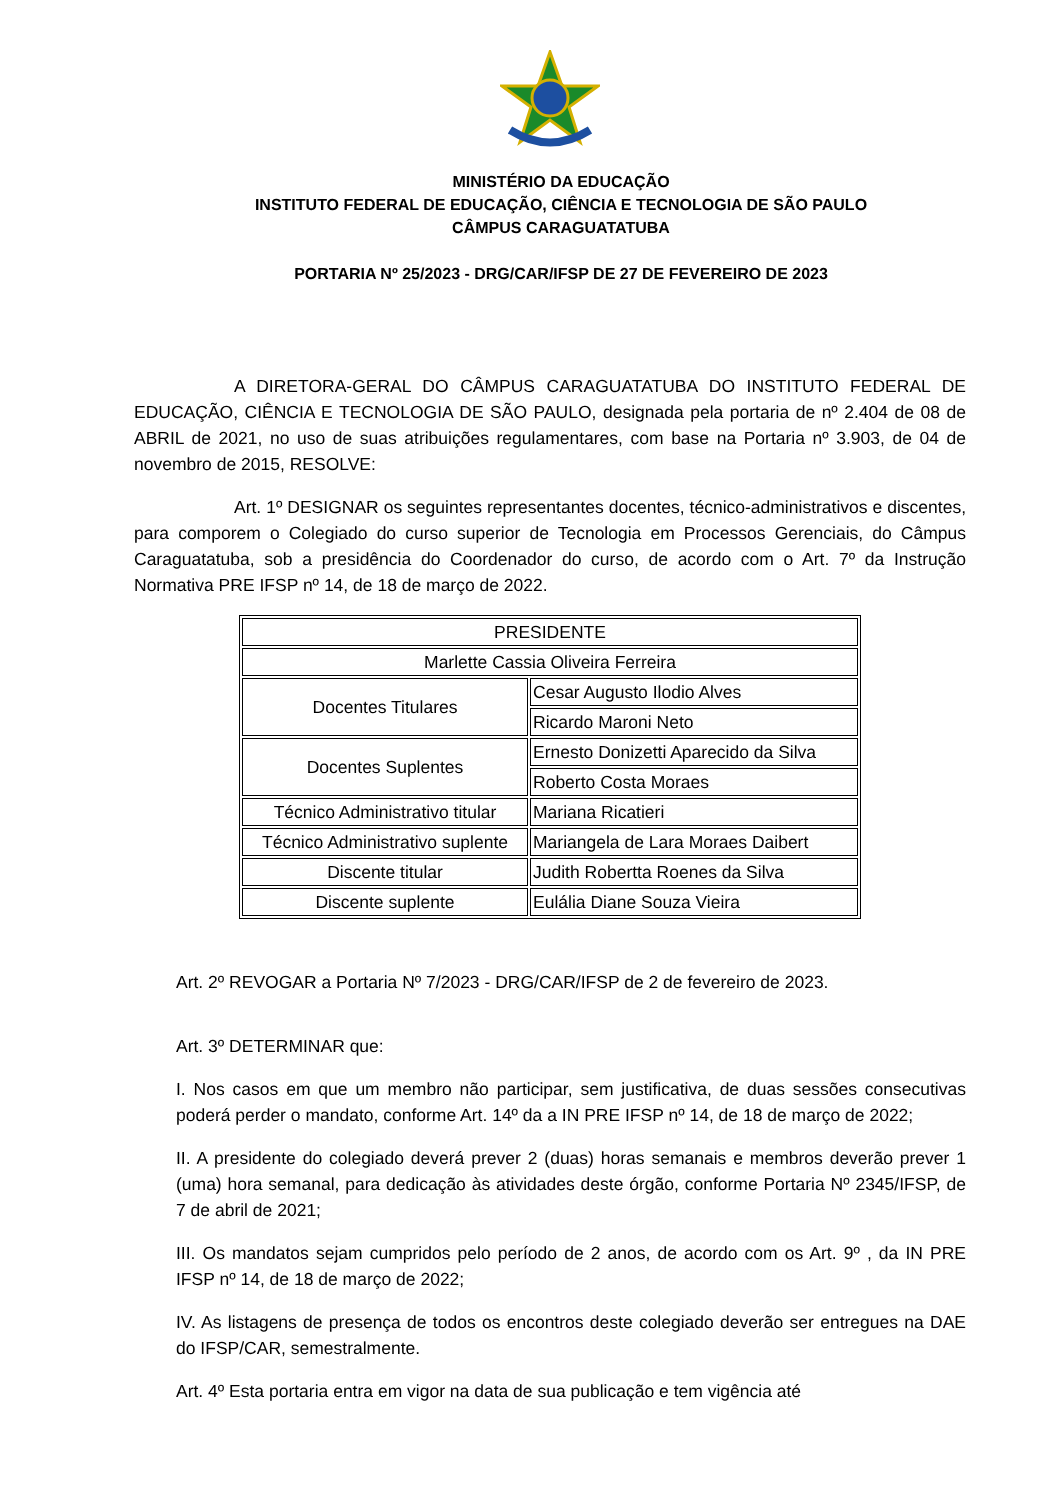MINISTÉRIO DA EDUCAÇÃO
INSTITUTO FEDERAL DE EDUCAÇÃO, CIÊNCIA E TECNOLOGIA DE SÃO PAULO
CÂMPUS CARAGUATATUBA
PORTARIA Nº 25/2023 - DRG/CAR/IFSP DE 27 DE FEVEREIRO DE 2023
A DIRETORA-GERAL DO CÂMPUS CARAGUATATUBA DO INSTITUTO FEDERAL DE EDUCAÇÃO, CIÊNCIA E TECNOLOGIA DE SÃO PAULO, designada pela portaria de nº 2.404 de 08 de ABRIL de 2021, no uso de suas atribuições regulamentares, com base na Portaria nº 3.903, de 04 de novembro de 2015, RESOLVE:
Art. 1º DESIGNAR os seguintes representantes docentes, técnico-administrativos e discentes, para comporem o Colegiado do curso superior de Tecnologia em Processos Gerenciais, do Câmpus Caraguatatuba, sob a presidência do Coordenador do curso, de acordo com o Art. 7º da Instrução Normativa PRE IFSP nº 14, de 18 de março de 2022.
| PRESIDENTE | |
| Marlette Cassia Oliveira Ferreira | |
| Docentes Titulares | Cesar Augusto Ilodio Alves |
| | Ricardo Maroni Neto |
| Docentes Suplentes | Ernesto Donizetti Aparecido da Silva |
| | Roberto Costa Moraes |
| Técnico Administrativo titular | Mariana Ricatieri |
| Técnico Administrativo suplente | Mariangela de Lara Moraes Daibert |
| Discente titular | Judith Robertta Roenes da Silva |
| Discente suplente | Eulália Diane Souza Vieira |
Art. 2º REVOGAR a Portaria Nº 7/2023 - DRG/CAR/IFSP de 2 de fevereiro de 2023.
Art. 3º DETERMINAR que:
I. Nos casos em que um membro não participar, sem justificativa, de duas sessões consecutivas poderá perder o mandato, conforme Art. 14º da a IN PRE IFSP nº 14, de 18 de março de 2022;
II. A presidente do colegiado deverá prever 2 (duas) horas semanais e membros deverão prever 1 (uma) hora semanal, para dedicação às atividades deste órgão, conforme Portaria Nº 2345/IFSP, de 7 de abril de 2021;
III. Os mandatos sejam cumpridos pelo período de 2 anos, de acordo com os Art. 9º , da IN PRE IFSP nº 14, de 18 de março de 2022;
IV. As listagens de presença de todos os encontros deste colegiado deverão ser entregues na DAE do IFSP/CAR, semestralmente.
Art. 4º Esta portaria entra em vigor na data de sua publicação e tem vigência até